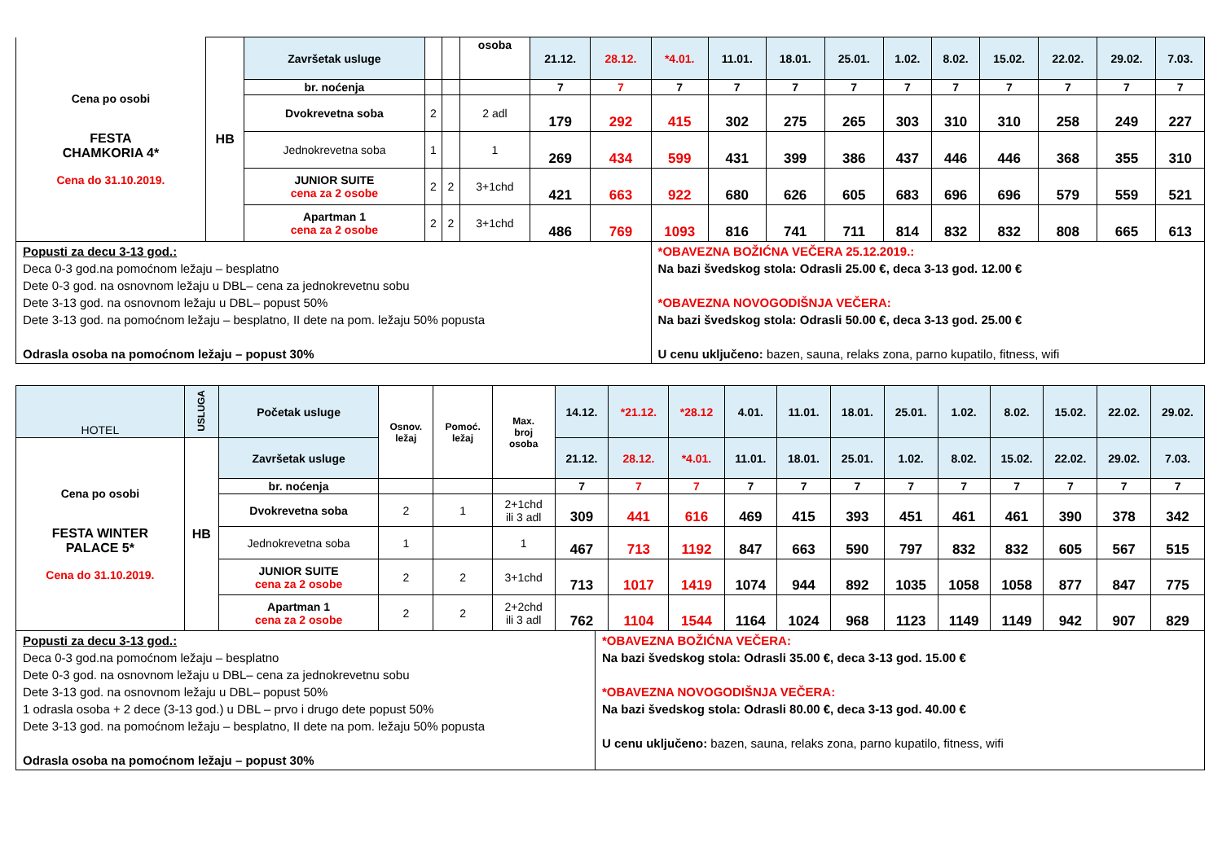| Cena po osobi FESTA CHAMKORIA 4* Cena do 31.10.2019. | HB | Završetak usluge | | | osoba | 21.12. | 28.12. | *4.01. | 11.01. | 18.01. | 25.01. | 1.02. | 8.02. | 15.02. | 22.02. | 29.02. | 7.03. |
| | | br. noćenja | | | | 7 | 7 | 7 | 7 | 7 | 7 | 7 | 7 | 7 | 7 | 7 | 7 |
| | | Dvokrevetna soba | 2 | | 2 adl | 179 | 292 | 415 | 302 | 275 | 265 | 303 | 310 | 310 | 258 | 249 | 227 |
| | | Jednokrevetna soba | 1 | | 1 | 269 | 434 | 599 | 431 | 399 | 386 | 437 | 446 | 446 | 368 | 355 | 310 |
| | | JUNIOR SUITE cena za 2 osobe | 2 | 2 | 3+1chd | 421 | 663 | 922 | 680 | 626 | 605 | 683 | 696 | 696 | 579 | 559 | 521 |
| | | Apartman 1 cena za 2 osobe | 2 | 2 | 3+1chd | 486 | 769 | 1093 | 816 | 741 | 711 | 814 | 832 | 832 | 808 | 665 | 613 |
| Popusti za decu 3-13 god.: Deca 0-3 god.na pomoćnom ležaju – besplatno Dete 0-3 god. na osnovnom ležaju u DBL– cena za jednokrevetnu sobu Dete 3-13 god. na osnovnom ležaju u DBL– popust 50% Dete 3-13 god. na pomoćnom ležaju – besplatno, II dete na pom. ležaju 50% popusta Odrasla osoba na pomoćnom ležaju – popust 30% | | | | | | | | *OBAVEZNA BOŽIĆNA VEČERA 25.12.2019.: Na bazi švedskog stola: Odrasli 25.00 €, deca 3-13 god. 12.00 € *OBAVEZNA NOVOGODIŠNJA VEČERA: Na bazi švedskog stola: Odrasli 50.00 €, deca 3-13 god. 25.00 € U cenu uključeno: bazen, sauna, relaks zona, parno kupatilo, fitness, wifi | | | | | | | | | |
| HOTEL | USLUGA | Početak usluge | Osnov. ležaj | Pomoć. ležaj | Max. broj osoba | 14.12. | *21.12. | *28.12 | 4.01. | 11.01. | 18.01. | 25.01. | 1.02. | 8.02. | 15.02. | 22.02. | 29.02. |
| Cena po osobi FESTA WINTER PALACE 5* Cena do 31.10.2019. | HB | Završetak usluge | | | | 21.12. | 28.12. | *4.01. | 11.01. | 18.01. | 25.01. | 1.02. | 8.02. | 15.02. | 22.02. | 29.02. | 7.03. |
| | | br. noćenja | | | | 7 | 7 | 7 | 7 | 7 | 7 | 7 | 7 | 7 | 7 | 7 | 7 |
| | | Dvokrevetna soba | 2 | 1 | 2+1chd ili 3 adl | 309 | 441 | 616 | 469 | 415 | 393 | 451 | 461 | 461 | 390 | 378 | 342 |
| | | Jednokrevetna soba | 1 | | 1 | 467 | 713 | 1192 | 847 | 663 | 590 | 797 | 832 | 832 | 605 | 567 | 515 |
| | | JUNIOR SUITE cena za 2 osobe | 2 | 2 | 3+1chd | 713 | 1017 | 1419 | 1074 | 944 | 892 | 1035 | 1058 | 1058 | 877 | 847 | 775 |
| | | Apartman 1 cena za 2 osobe | 2 | 2 | 2+2chd ili 3 adl | 762 | 1104 | 1544 | 1164 | 1024 | 968 | 1123 | 1149 | 1149 | 942 | 907 | 829 |
| Popusti za decu 3-13 god.: Deca 0-3 god.na pomoćnom ležaju – besplatno Dete 0-3 god. na osnovnom ležaju u DBL– cena za jednokrevetnu sobu Dete 3-13 god. na osnovnom ležaju u DBL– popust 50% 1 odrasla osoba + 2 dece (3-13 god.) u DBL – prvo i drugo dete popust 50% Dete 3-13 god. na pomoćnom ležaju – besplatno, II dete na pom. ležaju 50% popusta Odrasla osoba na pomoćnom ležaju – popust 30% | *OBAVEZNA BOŽIĆNA VEČERA: Na bazi švedskog stola: Odrasli 35.00 €, deca 3-13 god. 15.00 € *OBAVEZNA NOVOGODIŠNJA VEČERA: Na bazi švedskog stola: Odrasli 80.00 €, deca 3-13 god. 40.00 € U cenu uključeno: bazen, sauna, relaks zona, parno kupatilo, fitness, wifi |